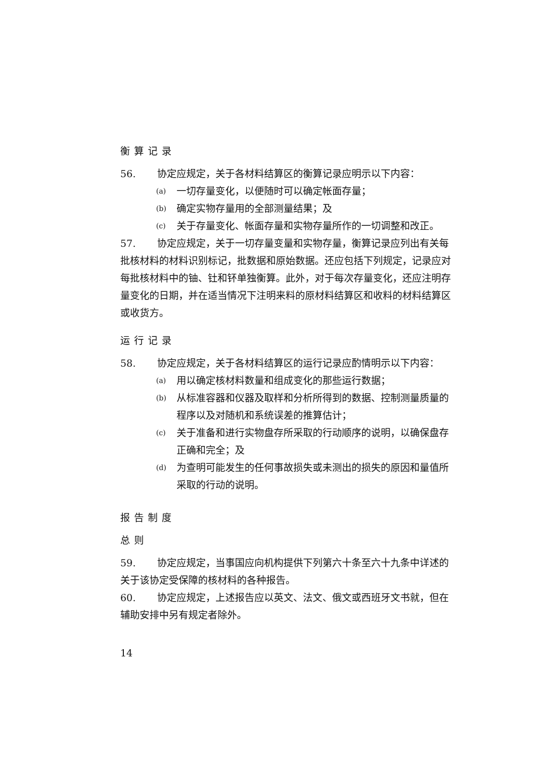衡算记录
56. 协定应规定，关于各材料结算区的衡算记录应明示以下内容：
(a) 一切存量变化，以便随时可以确定帐面存量；
(b) 确定实物存量用的全部测量结果；及
(c) 关于存量变化、帐面存量和实物存量所作的一切调整和改正。
57. 协定应规定，关于一切存量变量和实物存量，衡算记录应列出有关每批核材料的材料识别标记，批数据和原始数据。还应包括下列规定，记录应对每批核材料中的铀、钍和钚单独衡算。此外，对于每次存量变化，还应注明存量变化的日期，并在适当情况下注明来料的原材料结算区和收料的材料结算区或收货方。
运行记录
58. 协定应规定，关于各材料结算区的运行记录应酌情明示以下内容：
(a) 用以确定核材料数量和组成变化的那些运行数据；
(b) 从标准容器和仪器及取样和分析所得到的数据、控制测量质量的程序以及对随机和系统误差的推算估计；
(c) 关于准备和进行实物盘存所采取的行动顺序的说明，以确保盘存正确和完全；及
(d) 为查明可能发生的任何事故损失或未测出的损失的原因和量值所采取的行动的说明。
报告制度
总则
59. 协定应规定，当事国应向机构提供下列第六十条至六十九条中详述的关于该协定受保障的核材料的各种报告。
60. 协定应规定，上述报告应以英文、法文、俄文或西班牙文书就，但在辅助安排中另有规定者除外。
14